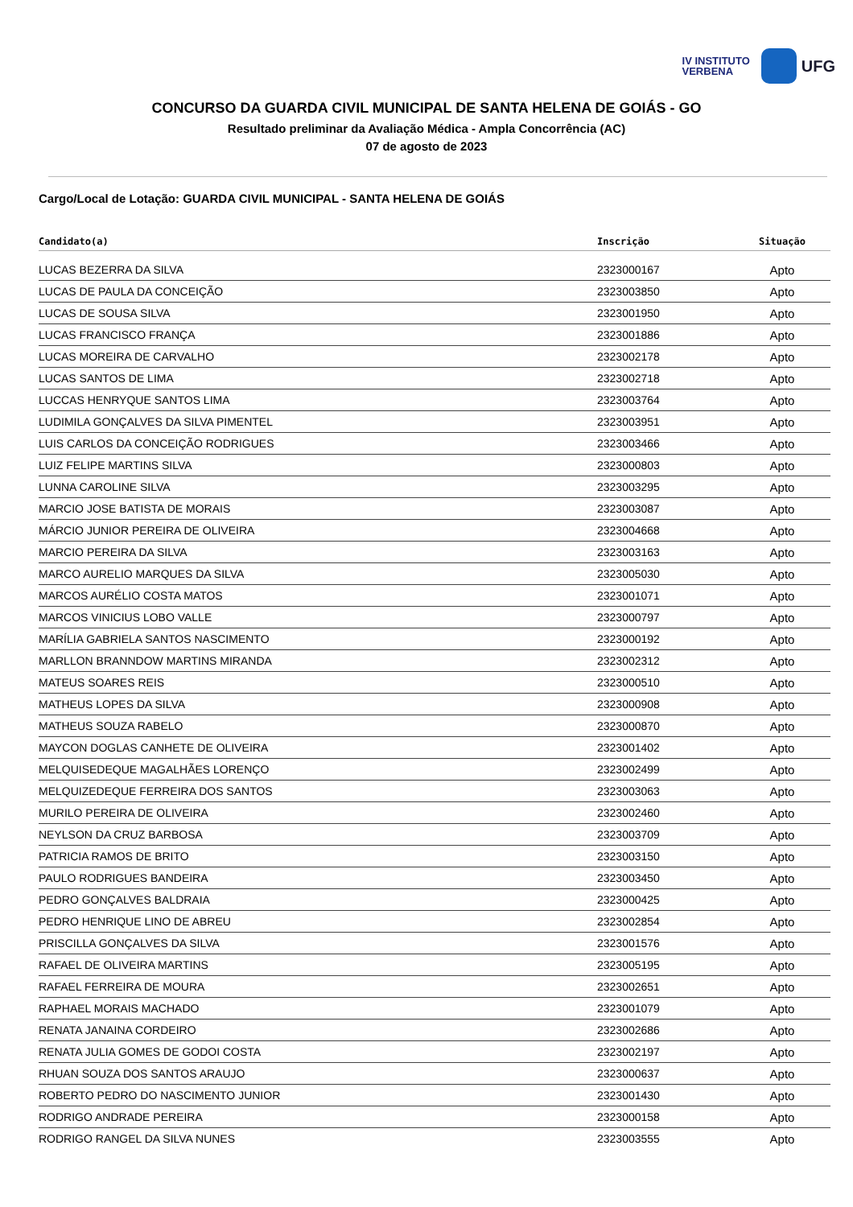IV INSTITUTO
VERBENA
UFG
CONCURSO DA GUARDA CIVIL MUNICIPAL DE SANTA HELENA DE GOIÁS - GO
Resultado preliminar da Avaliação Médica - Ampla Concorrência (AC)
07 de agosto de 2023
Cargo/Local de Lotação: GUARDA CIVIL MUNICIPAL - SANTA HELENA DE GOIÁS
| Candidato(a) | Inscrição | Situação |
| --- | --- | --- |
| LUCAS BEZERRA DA SILVA | 2323000167 | Apto |
| LUCAS DE PAULA DA CONCEIÇÃO | 2323003850 | Apto |
| LUCAS DE SOUSA SILVA | 2323001950 | Apto |
| LUCAS FRANCISCO FRANÇA | 2323001886 | Apto |
| LUCAS MOREIRA DE CARVALHO | 2323002178 | Apto |
| LUCAS SANTOS DE LIMA | 2323002718 | Apto |
| LUCCAS HENRYQUE SANTOS LIMA | 2323003764 | Apto |
| LUDIMILA GONÇALVES DA SILVA PIMENTEL | 2323003951 | Apto |
| LUIS CARLOS DA CONCEIÇÃO RODRIGUES | 2323003466 | Apto |
| LUIZ FELIPE MARTINS SILVA | 2323000803 | Apto |
| LUNNA CAROLINE SILVA | 2323003295 | Apto |
| MARCIO JOSE BATISTA DE MORAIS | 2323003087 | Apto |
| MÁRCIO JUNIOR PEREIRA DE OLIVEIRA | 2323004668 | Apto |
| MARCIO PEREIRA DA SILVA | 2323003163 | Apto |
| MARCO AURELIO MARQUES DA SILVA | 2323005030 | Apto |
| MARCOS AURÉLIO COSTA MATOS | 2323001071 | Apto |
| MARCOS VINICIUS LOBO VALLE | 2323000797 | Apto |
| MARÍLIA GABRIELA SANTOS NASCIMENTO | 2323000192 | Apto |
| MARLLON BRANNDOW MARTINS MIRANDA | 2323002312 | Apto |
| MATEUS SOARES REIS | 2323000510 | Apto |
| MATHEUS LOPES DA SILVA | 2323000908 | Apto |
| MATHEUS SOUZA RABELO | 2323000870 | Apto |
| MAYCON DOGLAS CANHETE DE OLIVEIRA | 2323001402 | Apto |
| MELQUISEDEQUE MAGALHÃES LORENÇO | 2323002499 | Apto |
| MELQUIZEDEQUE FERREIRA DOS SANTOS | 2323003063 | Apto |
| MURILO PEREIRA DE OLIVEIRA | 2323002460 | Apto |
| NEYLSON DA CRUZ BARBOSA | 2323003709 | Apto |
| PATRICIA RAMOS DE BRITO | 2323003150 | Apto |
| PAULO RODRIGUES BANDEIRA | 2323003450 | Apto |
| PEDRO GONÇALVES BALDRAIA | 2323000425 | Apto |
| PEDRO HENRIQUE LINO DE ABREU | 2323002854 | Apto |
| PRISCILLA GONÇALVES DA SILVA | 2323001576 | Apto |
| RAFAEL DE OLIVEIRA MARTINS | 2323005195 | Apto |
| RAFAEL FERREIRA DE MOURA | 2323002651 | Apto |
| RAPHAEL MORAIS MACHADO | 2323001079 | Apto |
| RENATA JANAINA CORDEIRO | 2323002686 | Apto |
| RENATA JULIA GOMES DE GODOI COSTA | 2323002197 | Apto |
| RHUAN SOUZA DOS SANTOS ARAUJO | 2323000637 | Apto |
| ROBERTO PEDRO DO NASCIMENTO JUNIOR | 2323001430 | Apto |
| RODRIGO ANDRADE PEREIRA | 2323000158 | Apto |
| RODRIGO RANGEL DA SILVA NUNES | 2323003555 | Apto |